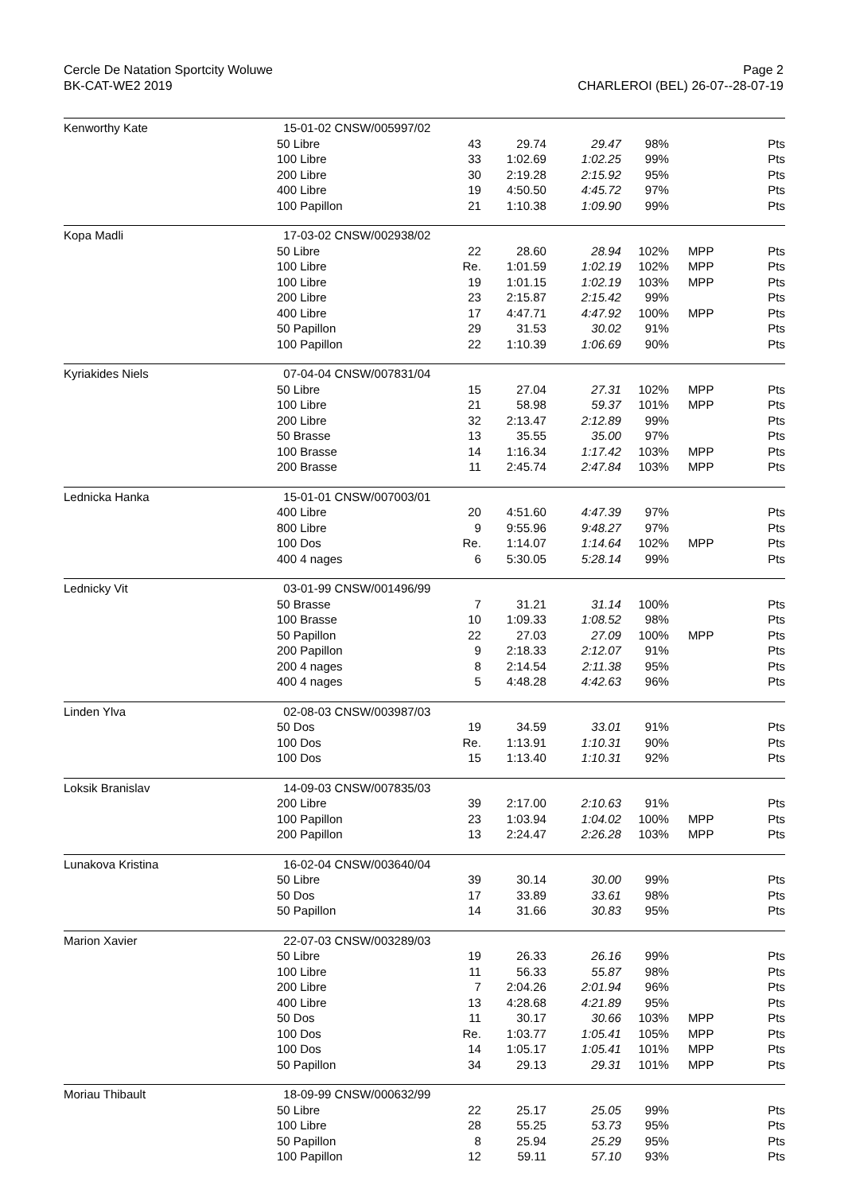Cercle De Natation Sportcity Woluwe
BK-CAT-WE2 2019
Page 2
CHARLEROI (BEL) 26-07--28-07-19
| Kenworthy Kate | 15-01-02 CNSW/005997/02 | | | | | | |
| | 50 Libre | 43 | 29.74 | 29.47 | 98% | | Pts |
| | 100 Libre | 33 | 1:02.69 | 1:02.25 | 99% | | Pts |
| | 200 Libre | 30 | 2:19.28 | 2:15.92 | 95% | | Pts |
| | 400 Libre | 19 | 4:50.50 | 4:45.72 | 97% | | Pts |
| | 100 Papillon | 21 | 1:10.38 | 1:09.90 | 99% | | Pts |
| Kopa Madli | 17-03-02 CNSW/002938/02 | | | | | | |
| | 50 Libre | 22 | 28.60 | 28.94 | 102% | MPP | Pts |
| | 100 Libre | Re. | 1:01.59 | 1:02.19 | 102% | MPP | Pts |
| | 100 Libre | 19 | 1:01.15 | 1:02.19 | 103% | MPP | Pts |
| | 200 Libre | 23 | 2:15.87 | 2:15.42 | 99% | | Pts |
| | 400 Libre | 17 | 4:47.71 | 4:47.92 | 100% | MPP | Pts |
| | 50 Papillon | 29 | 31.53 | 30.02 | 91% | | Pts |
| | 100 Papillon | 22 | 1:10.39 | 1:06.69 | 90% | | Pts |
| Kyriakides Niels | 07-04-04 CNSW/007831/04 | | | | | | |
| | 50 Libre | 15 | 27.04 | 27.31 | 102% | MPP | Pts |
| | 100 Libre | 21 | 58.98 | 59.37 | 101% | MPP | Pts |
| | 200 Libre | 32 | 2:13.47 | 2:12.89 | 99% | | Pts |
| | 50 Brasse | 13 | 35.55 | 35.00 | 97% | | Pts |
| | 100 Brasse | 14 | 1:16.34 | 1:17.42 | 103% | MPP | Pts |
| | 200 Brasse | 11 | 2:45.74 | 2:47.84 | 103% | MPP | Pts |
| Lednicka Hanka | 15-01-01 CNSW/007003/01 | | | | | | |
| | 400 Libre | 20 | 4:51.60 | 4:47.39 | 97% | | Pts |
| | 800 Libre | 9 | 9:55.96 | 9:48.27 | 97% | | Pts |
| | 100 Dos | Re. | 1:14.07 | 1:14.64 | 102% | MPP | Pts |
| | 400 4 nages | 6 | 5:30.05 | 5:28.14 | 99% | | Pts |
| Lednicky Vit | 03-01-99 CNSW/001496/99 | | | | | | |
| | 50 Brasse | 7 | 31.21 | 31.14 | 100% | | Pts |
| | 100 Brasse | 10 | 1:09.33 | 1:08.52 | 98% | | Pts |
| | 50 Papillon | 22 | 27.03 | 27.09 | 100% | MPP | Pts |
| | 200 Papillon | 9 | 2:18.33 | 2:12.07 | 91% | | Pts |
| | 200 4 nages | 8 | 2:14.54 | 2:11.38 | 95% | | Pts |
| | 400 4 nages | 5 | 4:48.28 | 4:42.63 | 96% | | Pts |
| Linden Ylva | 02-08-03 CNSW/003987/03 | | | | | | |
| | 50 Dos | 19 | 34.59 | 33.01 | 91% | | Pts |
| | 100 Dos | Re. | 1:13.91 | 1:10.31 | 90% | | Pts |
| | 100 Dos | 15 | 1:13.40 | 1:10.31 | 92% | | Pts |
| Loksik Branislav | 14-09-03 CNSW/007835/03 | | | | | | |
| | 200 Libre | 39 | 2:17.00 | 2:10.63 | 91% | | Pts |
| | 100 Papillon | 23 | 1:03.94 | 1:04.02 | 100% | MPP | Pts |
| | 200 Papillon | 13 | 2:24.47 | 2:26.28 | 103% | MPP | Pts |
| Lunakova Kristina | 16-02-04 CNSW/003640/04 | | | | | | |
| | 50 Libre | 39 | 30.14 | 30.00 | 99% | | Pts |
| | 50 Dos | 17 | 33.89 | 33.61 | 98% | | Pts |
| | 50 Papillon | 14 | 31.66 | 30.83 | 95% | | Pts |
| Marion Xavier | 22-07-03 CNSW/003289/03 | | | | | | |
| | 50 Libre | 19 | 26.33 | 26.16 | 99% | | Pts |
| | 100 Libre | 11 | 56.33 | 55.87 | 98% | | Pts |
| | 200 Libre | 7 | 2:04.26 | 2:01.94 | 96% | | Pts |
| | 400 Libre | 13 | 4:28.68 | 4:21.89 | 95% | | Pts |
| | 50 Dos | 11 | 30.17 | 30.66 | 103% | MPP | Pts |
| | 100 Dos | Re. | 1:03.77 | 1:05.41 | 105% | MPP | Pts |
| | 100 Dos | 14 | 1:05.17 | 1:05.41 | 101% | MPP | Pts |
| | 50 Papillon | 34 | 29.13 | 29.31 | 101% | MPP | Pts |
| Moriau Thibault | 18-09-99 CNSW/000632/99 | | | | | | |
| | 50 Libre | 22 | 25.17 | 25.05 | 99% | | Pts |
| | 100 Libre | 28 | 55.25 | 53.73 | 95% | | Pts |
| | 50 Papillon | 8 | 25.94 | 25.29 | 95% | | Pts |
| | 100 Papillon | 12 | 59.11 | 57.10 | 93% | | Pts |